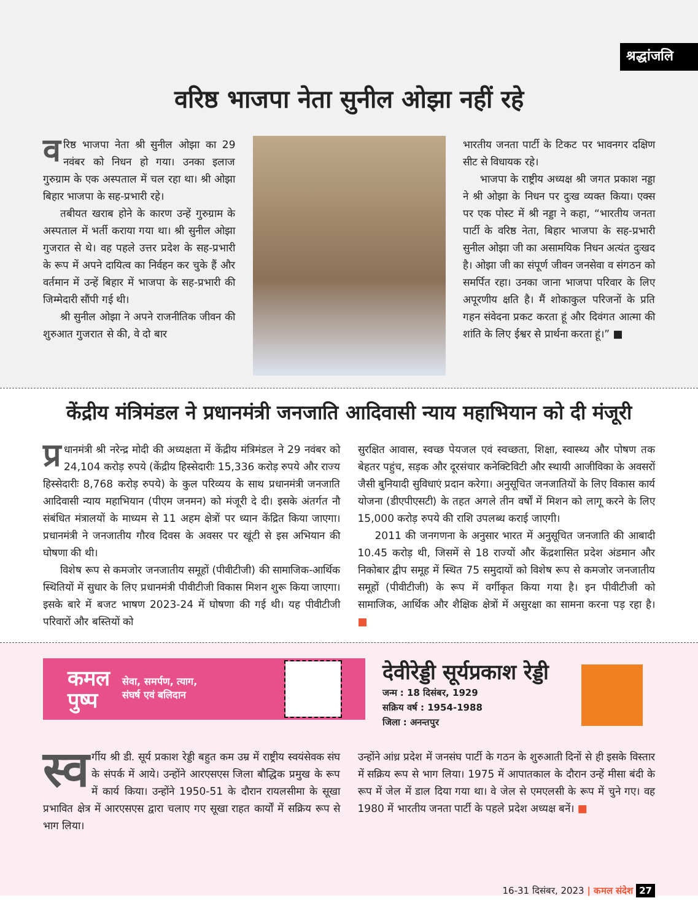श्रद्धांजलि
वरिष्ठ भाजपा नेता सुनील ओझा नहीं रहे
वरिष्ठ भाजपा नेता श्री सुनील ओझा का 29 नवंबर को निधन हो गया। उनका इलाज गुरुग्राम के एक अस्पताल में चल रहा था। श्री ओझा बिहार भाजपा के सह-प्रभारी रहे।
तबीयत खराब होने के कारण उन्हें गुरुग्राम के अस्पताल में भर्ती कराया गया था। श्री सुनील ओझा गुजरात से थे। वह पहले उत्तर प्रदेश के सह-प्रभारी के रूप में अपने दायित्व का निर्वहन कर चुके हैं और वर्तमान में उन्हें बिहार में भाजपा के सह-प्रभारी की जिम्मेदारी सौंपी गई थी।
श्री सुनील ओझा ने अपने राजनीतिक जीवन की शुरुआत गुजरात से की, वे दो बार
भारतीय जनता पार्टी के टिकट पर भावनगर दक्षिण सीट से विधायक रहे।
भाजपा के राष्ट्रीय अध्यक्ष श्री जगत प्रकाश नड्डा ने श्री ओझा के निधन पर दुःख व्यक्त किया। एक्स पर एक पोस्ट में श्री नड्डा ने कहा, “भारतीय जनता पार्टी के वरिष्ठ नेता, बिहार भाजपा के सह-प्रभारी सुनील ओझा जी का असामयिक निधन अत्यंत दुःखद है। ओझा जी का संपूर्ण जीवन जनसेवा व संगठन को समर्पित रहा। उनका जाना भाजपा परिवार के लिए अपूरणीय क्षति है। मैं शोकाकुल परिजनों के प्रति गहन संवेदना प्रकट करता हूं और दिवंगत आत्मा की शांति के लिए ईश्वर से प्रार्थना करता हूं।” ■
केंद्रीय मंत्रिमंडल ने प्रधानमंत्री जनजाति आदिवासी न्याय महाभियान को दी मंजूरी
प्र धानमंत्री श्री नरेन्द्र मोदी की अध्यक्षता में केंद्रीय मंत्रिमंडल ने 29 नवंबर को 24,104 करोड़ रुपये (केंद्रीय हिस्सेदारीः 15,336 करोड़ रुपये और राज्य हिस्सेदारीः 8,768 करोड़ रुपये) के कुल परिव्यय के साथ प्रधानमंत्री जनजाति आदिवासी न्याय महाभियान (पीएम जनमन) को मंजूरी दे दी। इसके अंतर्गत नौ संबंधित मंत्रालयों के माध्यम से 11 अहम क्षेत्रों पर ध्यान केंद्रित किया जाएगा। प्रधानमंत्री ने जनजातीय गौरव दिवस के अवसर पर खूंटी से इस अभियान की घोषणा की थी।
विशेष रूप से कमजोर जनजातीय समूहों (पीवीटीजी) की सामाजिक-आर्थिक स्थितियों में सुधार के लिए प्रधानमंत्री पीवीटीजी विकास मिशन शुरू किया जाएगा। इसके बारे में बजट भाषण 2023-24 में घोषणा की गई थी। यह पीवीटीजी परिवारों और बस्तियों को
सुरक्षित आवास, स्वच्छ पेयजल एवं स्वच्छता, शिक्षा, स्वास्थ्य और पोषण तक बेहतर पहुंच, सड़क और दूरसंचार कनेक्टिविटी और स्थायी आजीविका के अवसरों जैसी बुनियादी सुविधाएं प्रदान करेगा। अनुसूचित जनजातियों के लिए विकास कार्य योजना (डीएपीएसटी) के तहत अगले तीन वर्षों में मिशन को लागू करने के लिए 15,000 करोड़ रुपये की राशि उपलब्ध कराई जाएगी।
2011 की जनगणना के अनुसार भारत में अनुसूचित जनजाति की आबादी 10.45 करोड़ थी, जिसमें से 18 राज्यों और केंद्रशासित प्रदेश अंडमान और निकोबार द्वीप समूह में स्थित 75 समुदायों को विशेष रूप से कमजोर जनजातीय समूहों (पीवीटीजी) के रूप में वर्गीकृत किया गया है। इन पीवीटीजी को सामाजिक, आर्थिक और शैक्षिक क्षेत्रों में असुरक्षा का सामना करना पड़ रहा है। ■
कमल
पुष्प
सेवा, समर्पण, त्याग,
संघर्ष एवं बलिदान
देवीरेड्डी सूर्यप्रकाश रेड्डी
जन्म : 18 दिसंबर, 1929
सक्रिय वर्ष : 1954-1988
जिला : अनन्तपुर
स्व र्गीय श्री डी. सूर्य प्रकाश रेड्डी बहुत कम उम्र में राष्ट्रीय स्वयंसेवक संघ के संपर्क में आये। उन्होंने आरएसएस जिला बौद्धिक प्रमुख के रूप में कार्य किया। उन्होंने 1950-51 के दौरान रायलसीमा के सूखा प्रभावित क्षेत्र में आरएसएस द्वारा चलाए गए सूखा राहत कार्यों में सक्रिय रूप से भाग लिया।
उन्होंने आंध्र प्रदेश में जनसंघ पार्टी के गठन के शुरुआती दिनों से ही इसके विस्तार में सक्रिय रूप से भाग लिया। 1975 में आपातकाल के दौरान उन्हें मीसा बंदी के रूप में जेल में डाल दिया गया था। वे जेल से एमएलसी के रूप में चुने गए। वह 1980 में भारतीय जनता पार्टी के पहले प्रदेश अध्यक्ष बनें। ■
16-31 दिसंबर, 2023 | कमल संदेश 27